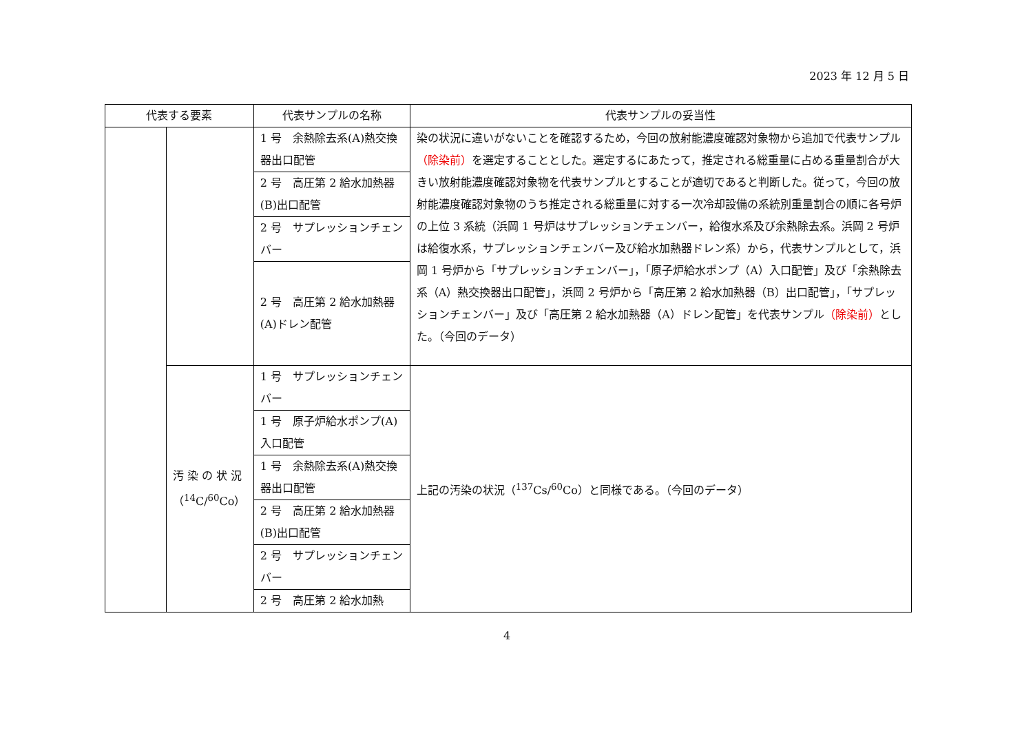2023 年 12 月 5 日
| 代表する要素 | | 代表サンプルの名称 | 代表サンプルの妥当性 |
| --- | --- | --- | --- |
| | | 1 号 余熱除去系(A)熱交換器出口配管 | 染の状況に違いがないことを確認するため，今回の放射能濃度確認対象物から追加で代表サンプル （除染前） を選定することとした。選定するにあたって，推定される総重量に占める重量割合が大きい放射能濃度確認対象物を代表サンプルとすることが適切であると判断した。従って，今回の放射能濃度確認対象物のうち推定される総重量に対する一次冷却設備の系統別重量割合の順に各号炉の上位 3 系統（浜岡 1 号炉はサプレッションチェンバー，給復水系及び余熱除去系。浜岡 2 号炉は給復水系，サプレッションチェンバー及び給水加熱器ドレン系）から，代表サンプルとして，浜岡 1 号炉から「サプレッションチェンバー」，「原子炉給水ポンプ（A）入口配管」及び「余熱除去系（A）熱交換器出口配管」，浜岡 2 号炉から「高圧第 2 給水加熱器（B）出口配管」，「サプレッションチェンバー」及び「高圧第 2 給水加熱器（A）ドレン配管」を代表サンプル （除染前） とした。（今回のデータ） |
| | | 2 号 高圧第 2 給水加熱器(B)出口配管 | |
| | | 2 号 サプレッションチェンバー | |
| | | 2 号 高圧第 2 給水加熱器(A)ドレン配管 | |
| | 汚 染 の 状 況 （<sup>14</sup>C/<sup>60</sup>Co） | 1 号 サプレッションチェンバー | 上記の汚染の状況（<sup>137</sup>Cs/<sup>60</sup>Co）と同様である。（今回のデータ） |
| | | 1 号 原子炉給水ポンプ(A)入口配管 | |
| | | 1 号 余熱除去系(A)熱交換器出口配管 | |
| | | 2 号 高圧第 2 給水加熱器(B)出口配管 | |
| | | 2 号 サプレッションチェンバー | |
| | | 2 号 高圧第 2 給水加熱 | |
4